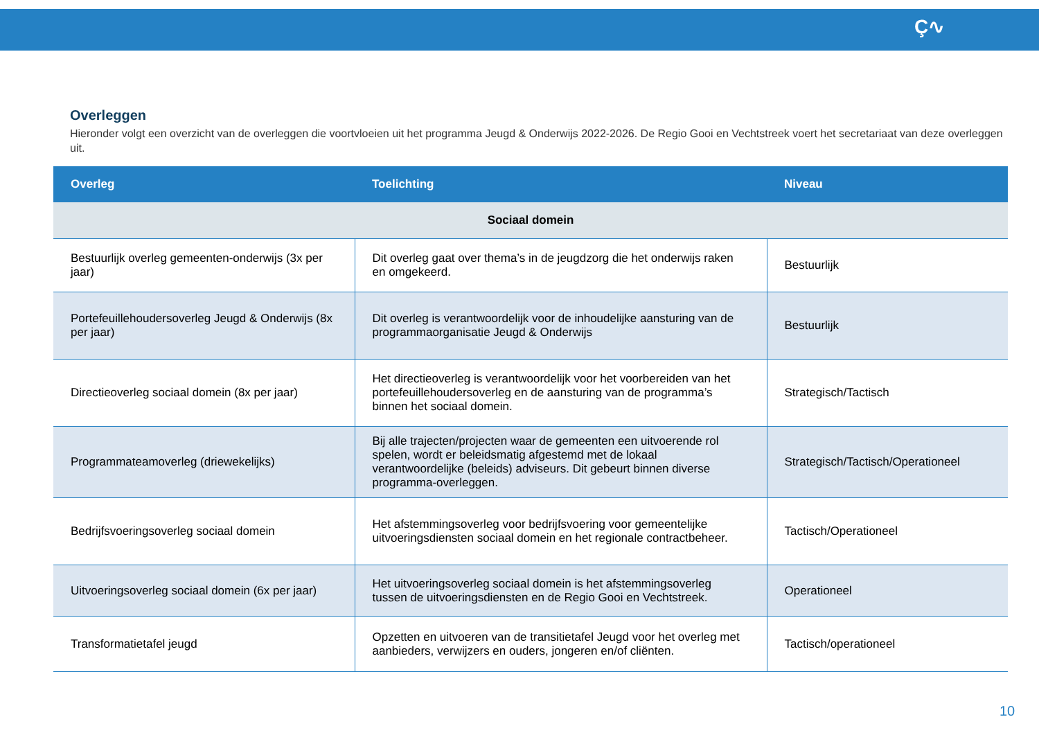Ç∿
Overleggen
Hieronder volgt een overzicht van de overleggen die voortvloeien uit het programma Jeugd & Onderwijs 2022-2026. De Regio Gooi en Vechtstreek voert het secretariaat van deze overleggen uit.
| Overleg | Toelichting | Niveau |
| --- | --- | --- |
| Sociaal domein | | |
| Bestuurlijk overleg gemeenten-onderwijs (3x per jaar) | Dit overleg gaat over thema’s in de jeugdzorg die het onderwijs raken en omgekeerd. | Bestuurlijk |
| Portefeuillehoudersoverleg Jeugd & Onderwijs (8x per jaar) | Dit overleg is verantwoordelijk voor de inhoudelijke aansturing van de programmaorganisatie Jeugd & Onderwijs | Bestuurlijk |
| Directieoverleg sociaal domein (8x per jaar) | Het directieoverleg is verantwoordelijk voor het voorbereiden van het portefeuillehoudersoverleg en de aansturing van de programma’s binnen het sociaal domein. | Strategisch/Tactisch |
| Programmateamoverleg (driewekelijks) | Bij alle trajecten/projecten waar de gemeenten een uitvoerende rol spelen, wordt er beleidsmatig afgestemd met de lokaal verantwoordelijke (beleids) adviseurs. Dit gebeurt binnen diverse programma-overleggen. | Strategisch/Tactisch/Operationeel |
| Bedrijfsvoeringsoverleg sociaal domein | Het afstemmingsoverleg voor bedrijfsvoering voor gemeentelijke uitvoeringsdiensten sociaal domein en het regionale contractbeheer. | Tactisch/Operationeel |
| Uitvoeringsoverleg sociaal domein (6x per jaar) | Het uitvoeringsoverleg sociaal domein is het afstemmingsoverleg tussen de uitvoeringsdiensten en de Regio Gooi en Vechtstreek. | Operationeel |
| Transformatietafel jeugd | Opzetten en uitvoeren van de transitietafel Jeugd voor het overleg met aanbieders, verwijzers en ouders, jongeren en/of cliënten. | Tactisch/operationeel |
10